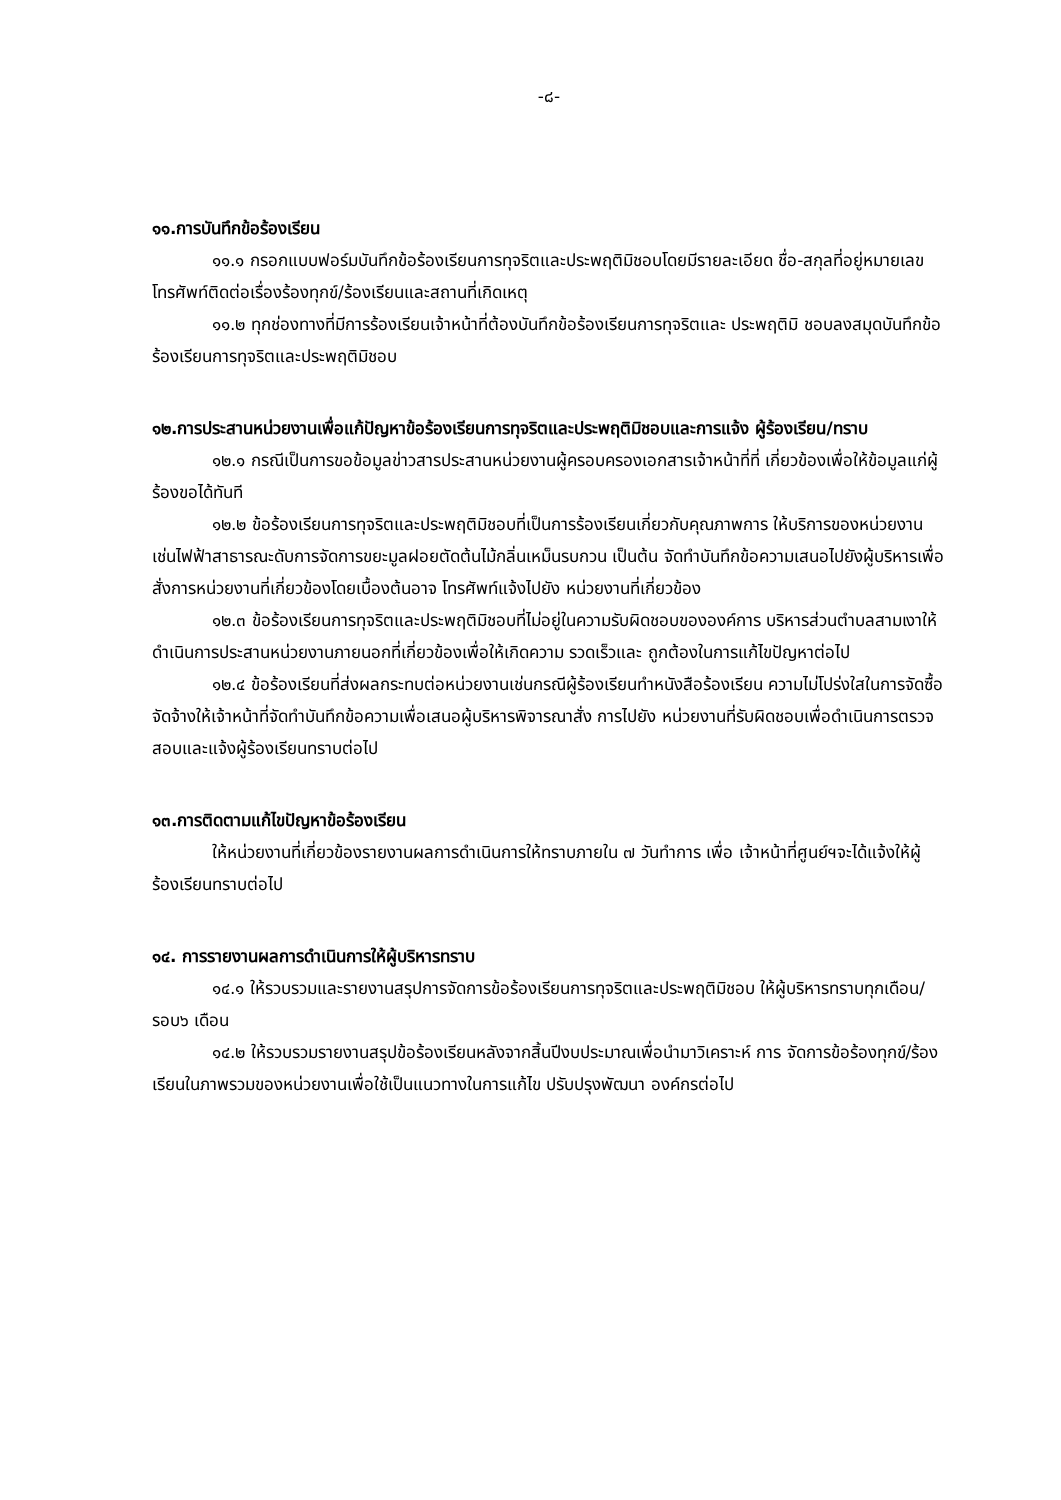-๘-
๑๑.การบันทึกข้อร้องเรียน
๑๑.๑ กรอกแบบฟอร์มบันทึกข้อร้องเรียนการทุจริตและประพฤติมิชอบโดยมีรายละเอียด ชื่อ-สกุลที่อยู่หมายเลขโทรศัพท์ติดต่อเรื่องร้องทุกข์/ร้องเรียนและสถานที่เกิดเหตุ
๑๑.๒ ทุกช่องทางที่มีการร้องเรียนเจ้าหน้าที่ต้องบันทึกข้อร้องเรียนการทุจริตและ ประพฤติมิ ชอบลงสมุดบันทึกข้อร้องเรียนการทุจริตและประพฤติมิชอบ
๑๒.การประสานหน่วยงานเพื่อแก้ปัญหาข้อร้องเรียนการทุจริตและประพฤติมิชอบและการแจ้ง ผู้ร้องเรียน/ทราบ
๑๒.๑ กรณีเป็นการขอข้อมูลข่าวสารประสานหน่วยงานผู้ครอบครองเอกสารเจ้าหน้าที่ที่ เกี่ยวข้องเพื่อให้ข้อมูลแก่ผู้ร้องขอได้ทันที
๑๒.๒ ข้อร้องเรียนการทุจริตและประพฤติมิชอบที่เป็นการร้องเรียนเกี่ยวกับคุณภาพการ ให้บริการของหน่วยงานเช่นไฟฟ้าสาธารณะดับการจัดการขยะมูลฝอยตัดต้นไม้กลิ่นเหม็นรบกวน เป็นต้น จัดทำบันทึกข้อความเสนอไปยังผู้บริหารเพื่อสั่งการหน่วยงานที่เกี่ยวข้องโดยเบื้องต้นอาจ โทรศัพท์แจ้งไปยัง หน่วยงานที่เกี่ยวข้อง
๑๒.๓ ข้อร้องเรียนการทุจริตและประพฤติมิชอบที่ไม่อยู่ในความรับผิดชอบขององค์การ บริหารส่วนตำบลสามเงาให้ดำเนินการประสานหน่วยงานภายนอกที่เกี่ยวข้องเพื่อให้เกิดความ รวดเร็วและ ถูกต้องในการแก้ไขปัญหาต่อไป
๑๒.๔ ข้อร้องเรียนที่ส่งผลกระทบต่อหน่วยงานเช่นกรณีผู้ร้องเรียนทำหนังสือร้องเรียน ความไม่โปร่งใสในการจัดซื้อจัดจ้างให้เจ้าหน้าที่จัดทำบันทึกข้อความเพื่อเสนอผู้บริหารพิจารณาสั่ง การไปยัง หน่วยงานที่รับผิดชอบเพื่อดำเนินการตรวจสอบและแจ้งผู้ร้องเรียนทราบต่อไป
๑๓.การติดตามแก้ไขปัญหาข้อร้องเรียน
ให้หน่วยงานที่เกี่ยวข้องรายงานผลการดำเนินการให้ทราบภายใน ๗ วันทำการ เพื่อ เจ้าหน้าที่ศูนย์ฯจะได้แจ้งให้ผู้ร้องเรียนทราบต่อไป
๑๔. การรายงานผลการดำเนินการให้ผู้บริหารทราบ
๑๔.๑ ให้รวบรวมและรายงานสรุปการจัดการข้อร้องเรียนการทุจริตและประพฤติมิชอบ ให้ผู้บริหารทราบทุกเดือน/รอบ๖ เดือน
๑๔.๒ ให้รวบรวมรายงานสรุปข้อร้องเรียนหลังจากสิ้นปีงบประมาณเพื่อนำมาวิเคราะห์ การ จัดการข้อร้องทุกข์/ร้องเรียนในภาพรวมของหน่วยงานเพื่อใช้เป็นแนวทางในการแก้ไข ปรับปรุงพัฒนา องค์กรต่อไป